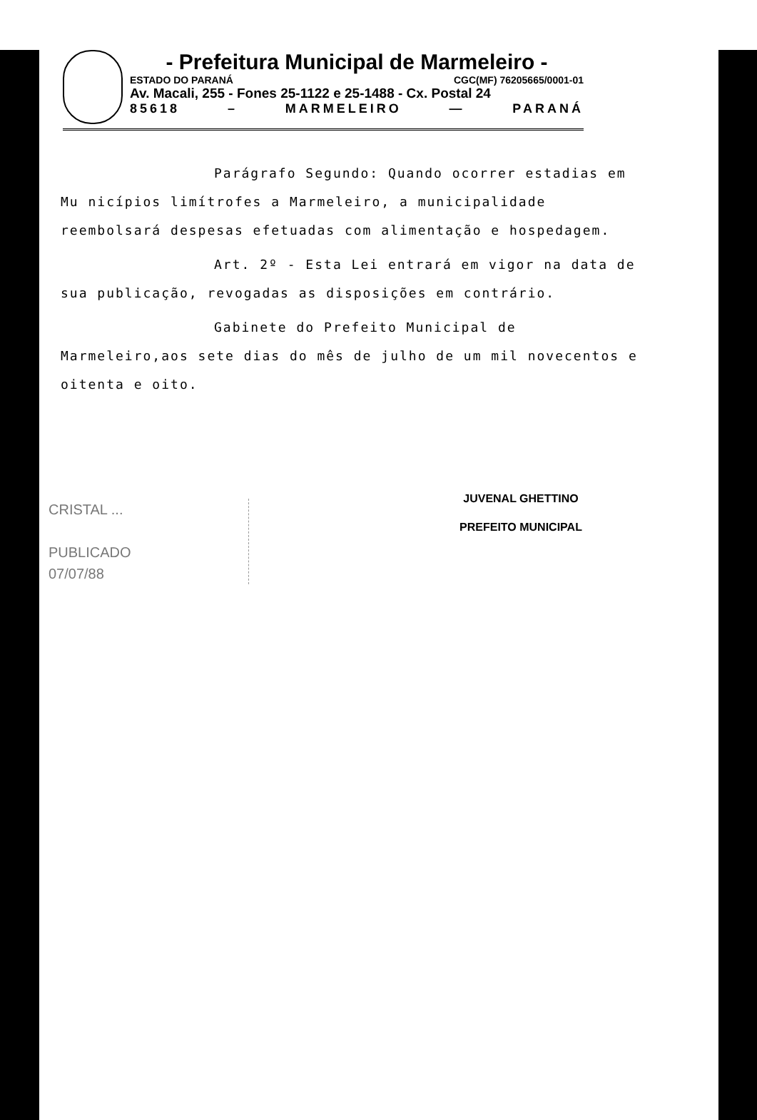- Prefeitura Municipal de Marmeleiro -
ESTADO DO PARANÁ CGC(MF) 76205665/0001-01
Av. Macali, 255 - Fones 25-1122 e 25-1488 - Cx. Postal 24
85618 – MARMELEIRO — PARANÁ
Parágrafo Segundo: Quando ocorrer estadias em Mu nicípios limítrofes a Marmeleiro, a municipalidade reembolsará despesas efetuadas com alimentação e hospedagem.
Art. 2º - Esta Lei entrará em vigor na data de sua publicação, revogadas as disposições em contrário.
Gabinete do Prefeito Municipal de Marmeleiro,aos sete dias do mês de julho de um mil novecentos e oitenta e oito.
JUVENAL GHETTINO
PREFEITO MUNICIPAL
CRISTAL ...
PUBLICADO
07/07/88